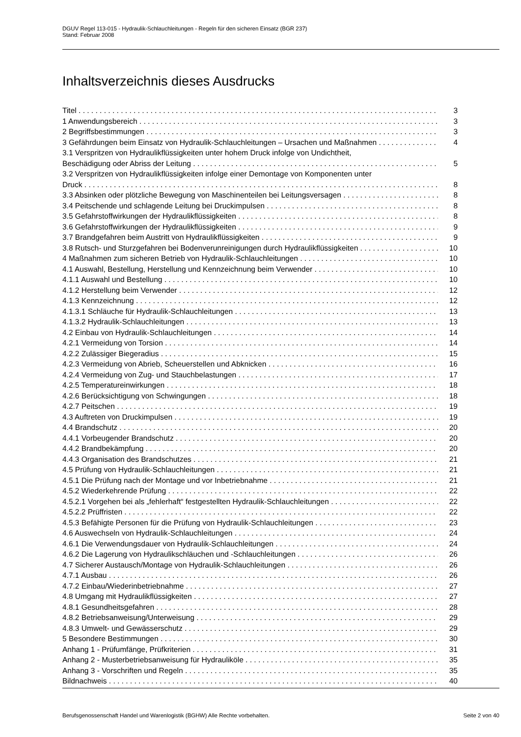DGUV Regel 113-015 - Hydraulik-Schlauchleitungen - Regeln für den sicheren Einsatz (BGR 237)
Stand: Februar 2008
Inhaltsverzeichnis dieses Ausdrucks
Titel 3
1 Anwendungsbereich 3
2 Begriffsbestimmungen 3
3 Gefährdungen beim Einsatz von Hydraulik-Schlauchleitungen – Ursachen und Maßnahmen 4
3.1 Verspritzen von Hydraulikflüssigkeiten unter hohem Druck infolge von Undichtheit,
Beschädigung oder Abriss der Leitung 5
3.2 Verspritzen von Hydraulikflüssigkeiten infolge einer Demontage von Komponenten unter
Druck 8
3.3 Absinken oder plötzliche Bewegung von Maschinenteilen bei Leitungsversagen 8
3.4 Peitschende und schlagende Leitung bei Druckimpulsen 8
3.5 Gefahrstoffwirkungen der Hydraulikflüssigkeiten 8
3.6 Gefahrstoffwirkungen der Hydraulikflüssigkeiten 9
3.7 Brandgefahren beim Austritt von Hydraulikflüssigkeiten 9
3.8 Rutsch- und Sturzgefahren bei Bodenverunreinigungen durch Hydraulikflüssigkeiten 10
4 Maßnahmen zum sicheren Betrieb von Hydraulik-Schlauchleitungen 10
4.1 Auswahl, Bestellung, Herstellung und Kennzeichnung beim Verwender 10
4.1.1 Auswahl und Bestellung 10
4.1.2 Herstellung beim Verwender 12
4.1.3 Kennzeichnung 12
4.1.3.1 Schläuche für Hydraulik-Schlauchleitungen 13
4.1.3.2 Hydraulik-Schlauchleitungen 13
4.2 Einbau von Hydraulik-Schlauchleitungen 14
4.2.1 Vermeidung von Torsion 14
4.2.2 Zulässiger Biegeradius 15
4.2.3 Vermeidung von Abrieb, Scheuerstellen und Abknicken 16
4.2.4 Vermeidung von Zug- und Stauchbelastungen 17
4.2.5 Temperatureinwirkungen 18
4.2.6 Berücksichtigung von Schwingungen 18
4.2.7 Peitschen 19
4.3 Auftreten von Druckimpulsen 19
4.4 Brandschutz 20
4.4.1 Vorbeugender Brandschutz 20
4.4.2 Brandbekämpfung 20
4.4.3 Organisation des Brandschutzes 21
4.5 Prüfung von Hydraulik-Schlauchleitungen 21
4.5.1 Die Prüfung nach der Montage und vor Inbetriebnahme 21
4.5.2 Wiederkehrende Prüfung 22
4.5.2.1 Vorgehen bei als „fehlerhaft“ festgestellten Hydraulik-Schlauchleitungen 22
4.5.2.2 Prüffristen 22
4.5.3 Befähigte Personen für die Prüfung von Hydraulik-Schlauchleitungen 23
4.6 Auswechseln von Hydraulik-Schlauchleitungen 24
4.6.1 Die Verwendungsdauer von Hydraulik-Schlauchleitungen 24
4.6.2 Die Lagerung von Hydraulikschläuchen und -Schlauchleitungen 26
4.7 Sicherer Austausch/Montage von Hydraulik-Schlauchleitungen 26
4.7.1 Ausbau 26
4.7.2 Einbau/Wiederinbetriebnahme 27
4.8 Umgang mit Hydraulikflüssigkeiten 27
4.8.1 Gesundheitsgefahren 28
4.8.2 Betriebsanweisung/Unterweisung 29
4.8.3 Umwelt- und Gewässerschutz 29
5 Besondere Bestimmungen 30
Anhang 1 - Prüfumfänge, Prüfkriterien 31
Anhang 2 - Musterbetriebsanweisung für Hydrauliköle 35
Anhang 3 - Vorschriften und Regeln 35
Bildnachweis 40
Berufsgenossenschaft Handel und Warenlogistik (BGHW) Alle Rechte vorbehalten. Seite 2 von 40